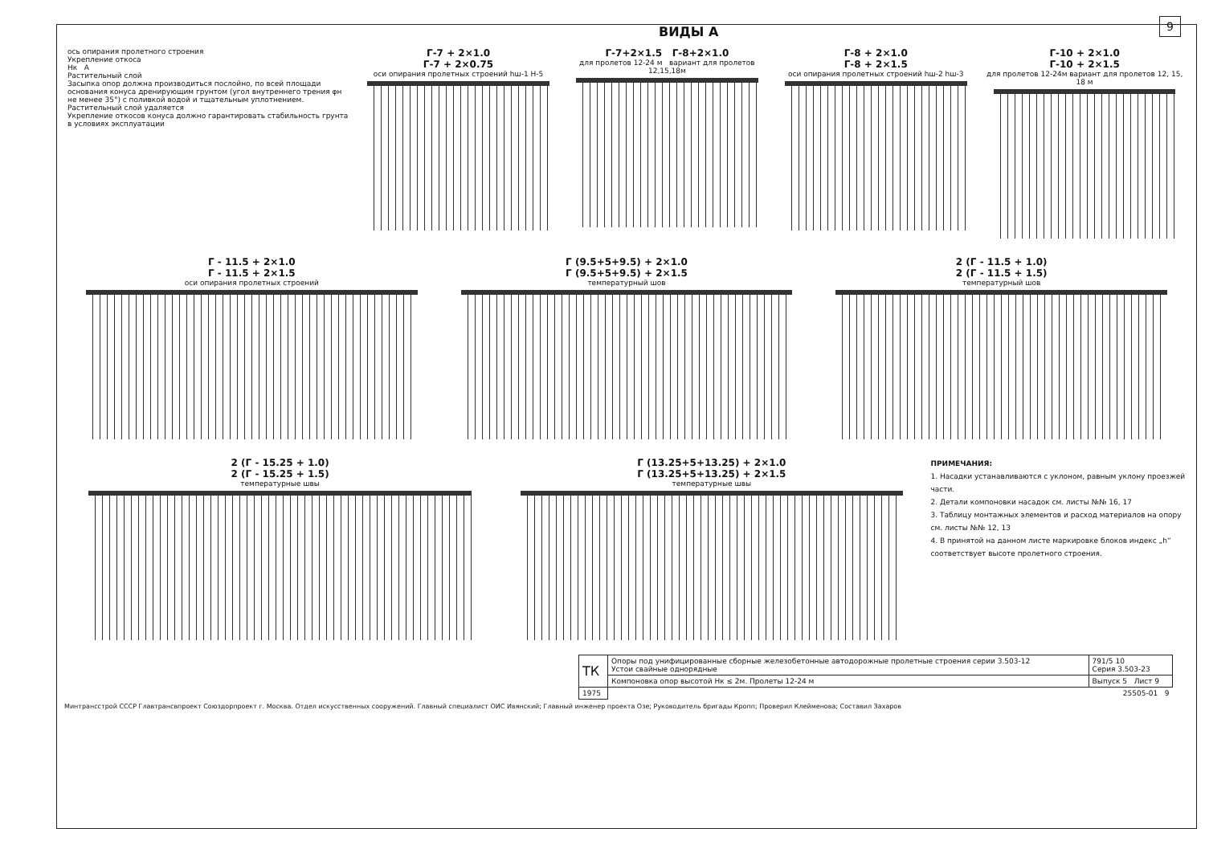ВИДЫ А
9
ось опирания пролетного строения
Укрепление откоса
Нк A
Растительный слой
Засыпка опор должна производиться послойно, по всей площади основания конуса дренирующим грунтом (угол внутреннего трения φн не менее 35°) с поливкой водой и тщательным уплотнением. Растительный слой удаляется
Укрепление откосов конуса должно гарантировать стабильность грунта в условиях эксплуатации
Г-7 + 2×1.0
Г-7 + 2×0.75
оси опирания пролетных строений hш-1 H-5
Г-7+2×1.5 Г-8+2×1.0
для пролетов 12-24 м вариант для пролетов 12,15,18м
Г-8 + 2×1.0
Г-8 + 2×1.5
оси опирания пролетных строений hш-2 hш-3
Г-10 + 2×1.0
Г-10 + 2×1.5
для пролетов 12-24м вариант для пролетов 12, 15, 18 м
Г - 11.5 + 2×1.0
Г - 11.5 + 2×1.5
оси опирания пролетных строений
Г (9.5+5+9.5) + 2×1.0
Г (9.5+5+9.5) + 2×1.5
температурный шов
2 (Г - 11.5 + 1.0)
2 (Г - 11.5 + 1.5)
температурный шов
2 (Г - 15.25 + 1.0)
2 (Г - 15.25 + 1.5)
температурные швы
Г (13.25+5+13.25) + 2×1.0
Г (13.25+5+13.25) + 2×1.5
температурные швы
ПРИМЕЧАНИЯ:
1. Насадки устанавливаются с уклоном, равным уклону проезжей части.
2. Детали компоновки насадок см. листы №№ 16, 17
3. Таблицу монтажных элементов и расход материалов на опору см. листы №№ 12, 13
4. В принятой на данном листе маркировке блоков индекс „h“ соответствует высоте пролетного строения.
| ТК | Опоры под унифицированные сборные железобетонные автодорожные пролетные строения серии 3.503-12 Устои свайные однорядные | 791/5 10 Серия 3.503-23 |
| | Компоновка опор высотой Нк ≤ 2м. Пролеты 12-24 м | Выпуск 5 Лист 9 |
| 1975 | 25505-01 9 | |
Минтрансстрой СССР Главтрансвпроект Союздорпроект г. Москва. Отдел искусственных сооружений. Главный специалист ОИС Ивянский; Главный инженер проекта Озе; Руководитель бригады Кропп; Проверил Клейменова; Составил Захаров